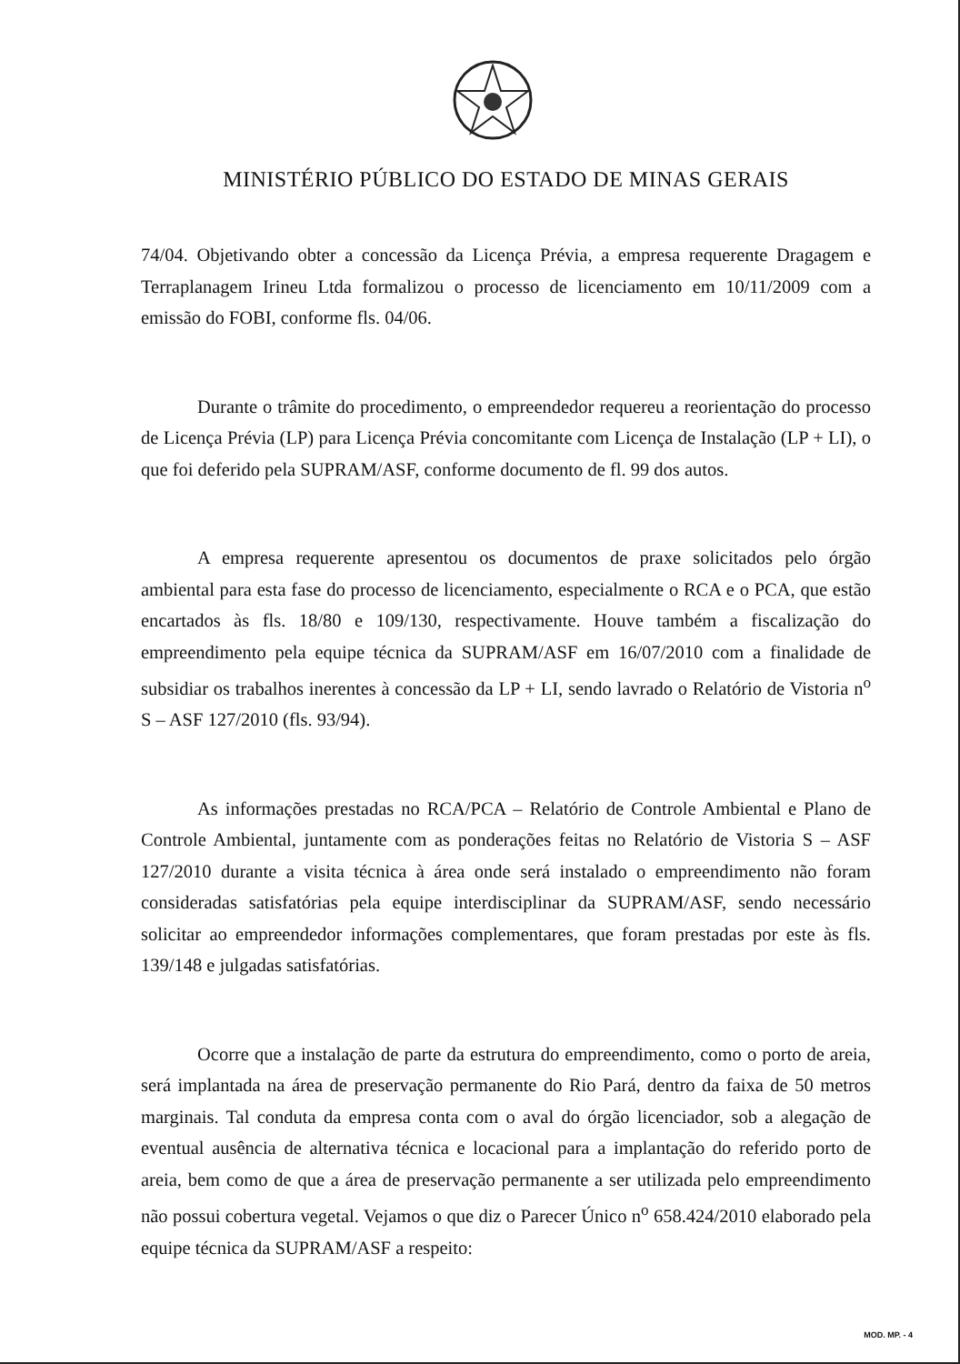MINISTÉRIO PÚBLICO DO ESTADO DE MINAS GERAIS
74/04. Objetivando obter a concessão da Licença Prévia, a empresa requerente Dragagem e Terraplanagem Irineu Ltda formalizou o processo de licenciamento em 10/11/2009 com a emissão do FOBI, conforme fls. 04/06.
Durante o trâmite do procedimento, o empreendedor requereu a reorientação do processo de Licença Prévia (LP) para Licença Prévia concomitante com Licença de Instalação (LP + LI), o que foi deferido pela SUPRAM/ASF, conforme documento de fl. 99 dos autos.
A empresa requerente apresentou os documentos de praxe solicitados pelo órgão ambiental para esta fase do processo de licenciamento, especialmente o RCA e o PCA, que estão encartados às fls. 18/80 e 109/130, respectivamente. Houve também a fiscalização do empreendimento pela equipe técnica da SUPRAM/ASF em 16/07/2010 com a finalidade de subsidiar os trabalhos inerentes à concessão da LP + LI, sendo lavrado o Relatório de Vistoria n<sup>o</sup> S – ASF 127/2010 (fls. 93/94).
As informações prestadas no RCA/PCA – Relatório de Controle Ambiental e Plano de Controle Ambiental, juntamente com as ponderações feitas no Relatório de Vistoria S – ASF 127/2010 durante a visita técnica à área onde será instalado o empreendimento não foram consideradas satisfatórias pela equipe interdisciplinar da SUPRAM/ASF, sendo necessário solicitar ao empreendedor informações complementares, que foram prestadas por este às fls. 139/148 e julgadas satisfatórias.
Ocorre que a instalação de parte da estrutura do empreendimento, como o porto de areia, será implantada na área de preservação permanente do Rio Pará, dentro da faixa de 50 metros marginais. Tal conduta da empresa conta com o aval do órgão licenciador, sob a alegação de eventual ausência de alternativa técnica e locacional para a implantação do referido porto de areia, bem como de que a área de preservação permanente a ser utilizada pelo empreendimento não possui cobertura vegetal. Vejamos o que diz o Parecer Único n<sup>o</sup> 658.424/2010 elaborado pela equipe técnica da SUPRAM/ASF a respeito:
MOD. MP. - 4